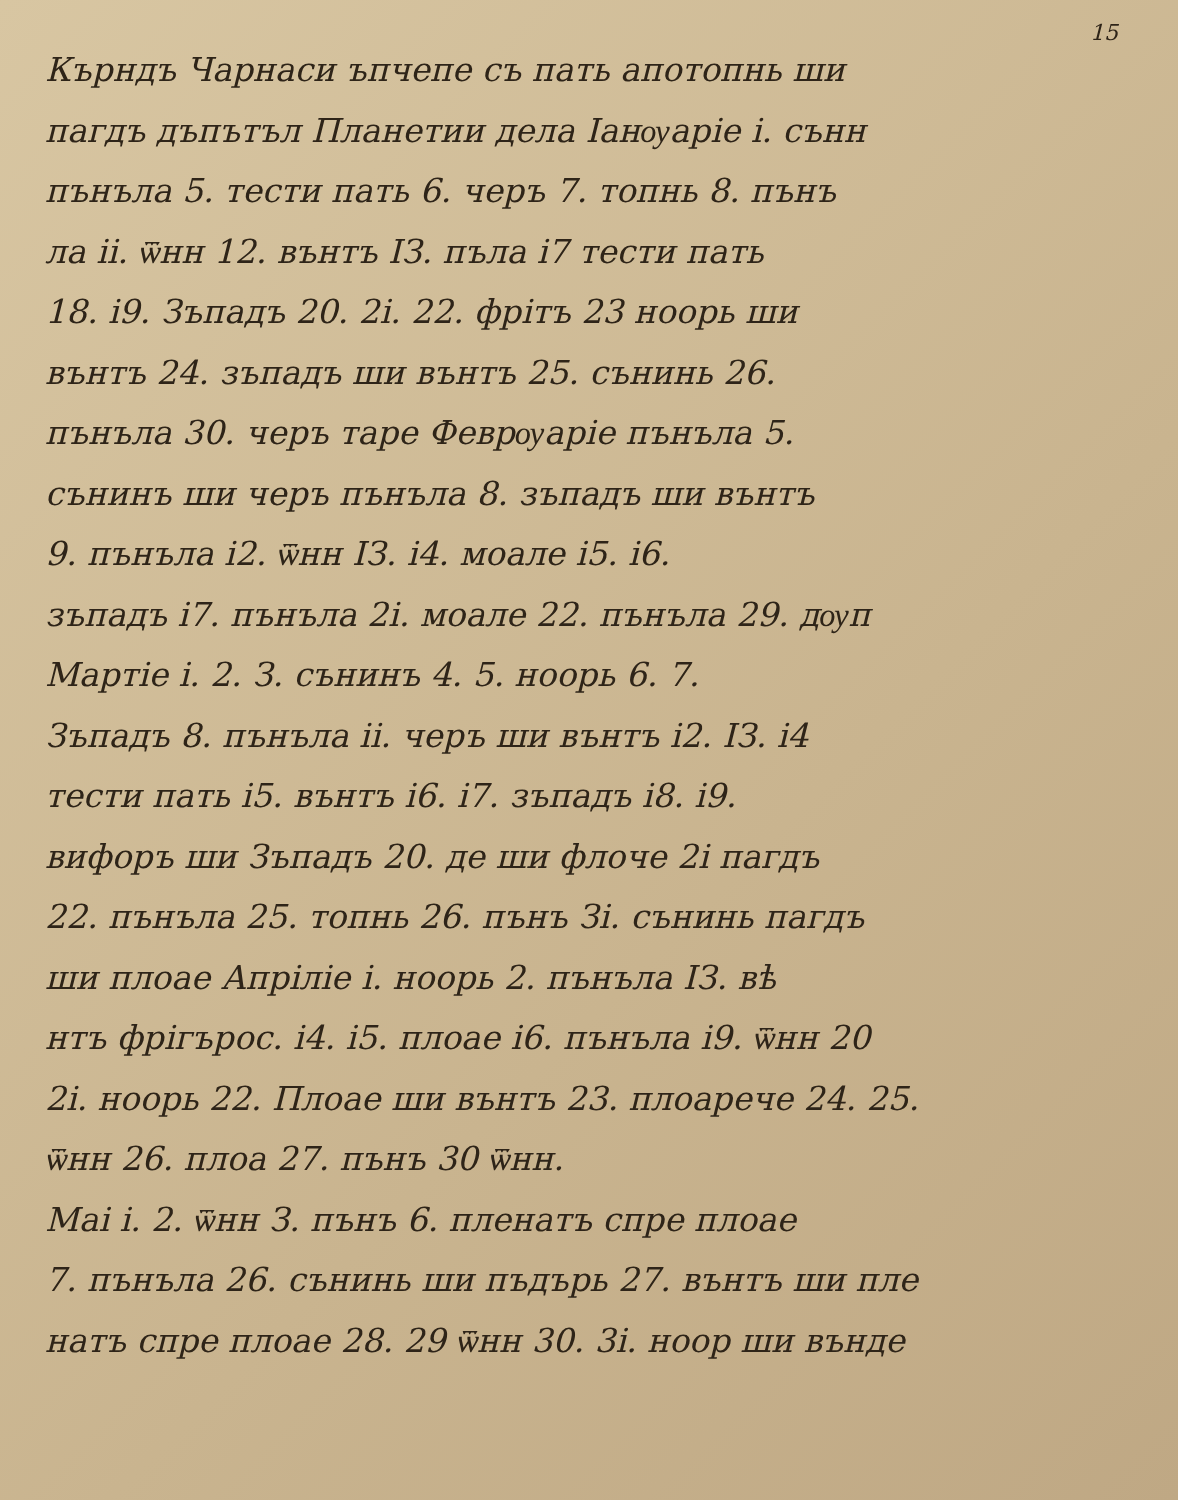15
Кърндъ Чарнаси ъпчепе съ пать апотопнь ши
пагдъ дъпътъл Планетии дела Іанѹаріе і. сънн
пънъла 5. тести пать 6. черъ 7. топнь 8. пънъ
ла іі. ѿнн 12. вънтъ ІЗ. пъла і7 тести пать
18. і9. Зъпадъ 20. 2і. 22. фрітъ 23 ноорь ши
вънтъ 24. зъпадъ ши вънтъ 25. сънинь 26.
пънъла 30. черъ таре Феврѹаріе пънъла 5.
сънинъ ши черъ пънъла 8. зъпадъ ши вънтъ
9. пънъла і2. ѿнн ІЗ. і4. моале і5. і6.
зъпадъ і7. пънъла 2і. моале 22. пънъла 29. дѹп
Мартіе і. 2. З. сънинъ 4. 5. ноорь 6. 7.
Зъпадъ 8. пънъла іі. черъ ши вънтъ і2. ІЗ. і4
тести пать і5. вънтъ і6. і7. зъпадъ і8. і9.
вифоръ ши Зъпадъ 20. де ши флоче 2і пагдъ
22. пънъла 25. топнь 26. пънъ Зі. сънинь пагдъ
ши плоае Апріліе і. ноорь 2. пънъла ІЗ. вѣ
нтъ фрігъроc. і4. і5. плоае і6. пънъла і9. ѿнн 20
2і. ноорь 22. Плоае ши вънтъ 23. плоарече 24. 25.
ѿнн 26. плоа 27. пънъ 30 ѿнн.
Маі і. 2. ѿнн З. пънъ 6. пленатъ спре плоае
7. пънъла 26. сънинь ши пъдърь 27. вънтъ ши пле
натъ спре плоае 28. 29 ѿнн 30. 3і. ноор ши вънде